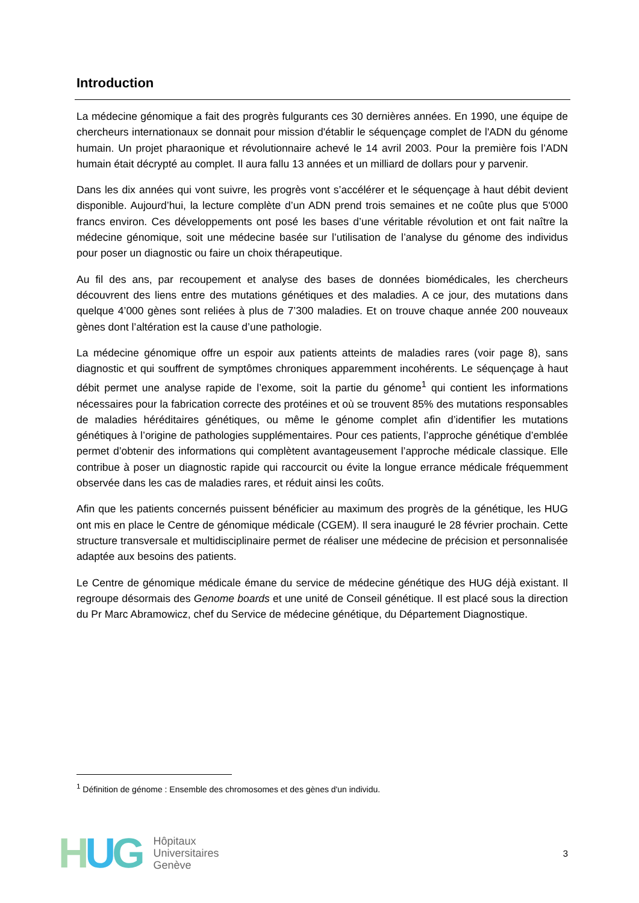Introduction
La médecine génomique a fait des progrès fulgurants ces 30 dernières années. En 1990, une équipe de chercheurs internationaux se donnait pour mission d'établir le séquençage complet de l'ADN du génome humain. Un projet pharaonique et révolutionnaire achevé le 14 avril 2003. Pour la première fois l’ADN humain était décrypté au complet. Il aura fallu 13 années et un milliard de dollars pour y parvenir.
Dans les dix années qui vont suivre, les progrès vont s’accélérer et le séquençage à haut débit devient disponible. Aujourd’hui, la lecture complète d’un ADN prend trois semaines et ne coûte plus que 5'000 francs environ. Ces développements ont posé les bases d’une véritable révolution et ont fait naître la médecine génomique, soit une médecine basée sur l’utilisation de l’analyse du génome des individus pour poser un diagnostic ou faire un choix thérapeutique.
Au fil des ans, par recoupement et analyse des bases de données biomédicales, les chercheurs découvrent des liens entre des mutations génétiques et des maladies. A ce jour, des mutations dans quelque 4’000 gènes sont reliées à plus de 7’300 maladies. Et on trouve chaque année 200 nouveaux gènes dont l’altération est la cause d’une pathologie.
La médecine génomique offre un espoir aux patients atteints de maladies rares (voir page 8), sans diagnostic et qui souffrent de symptômes chroniques apparemment incohérents. Le séquençage à haut débit permet une analyse rapide de l’exome, soit la partie du génome<sup>1</sup> qui contient les informations nécessaires pour la fabrication correcte des protéines et où se trouvent 85% des mutations responsables de maladies héréditaires génétiques, ou même le génome complet afin d’identifier les mutations génétiques à l’origine de pathologies supplémentaires. Pour ces patients, l’approche génétique d’emblée permet d’obtenir des informations qui complètent avantageusement l’approche médicale classique. Elle contribue à poser un diagnostic rapide qui raccourcit ou évite la longue errance médicale fréquemment observée dans les cas de maladies rares, et réduit ainsi les coûts.
Afin que les patients concernés puissent bénéficier au maximum des progrès de la génétique, les HUG ont mis en place le Centre de génomique médicale (CGEM). Il sera inauguré le 28 février prochain. Cette structure transversale et multidisciplinaire permet de réaliser une médecine de précision et personnalisée adaptée aux besoins des patients.
Le Centre de génomique médicale émane du service de médecine génétique des HUG déjà existant. Il regroupe désormais des Genome boards et une unité de Conseil génétique. Il est placé sous la direction du Pr Marc Abramowicz, chef du Service de médecine génétique, du Département Diagnostique.
<sup>1</sup> Définition de génome : Ensemble des chromosomes et des gènes d'un individu.
HUG
Hôpitaux
Universitaires
Genève
3